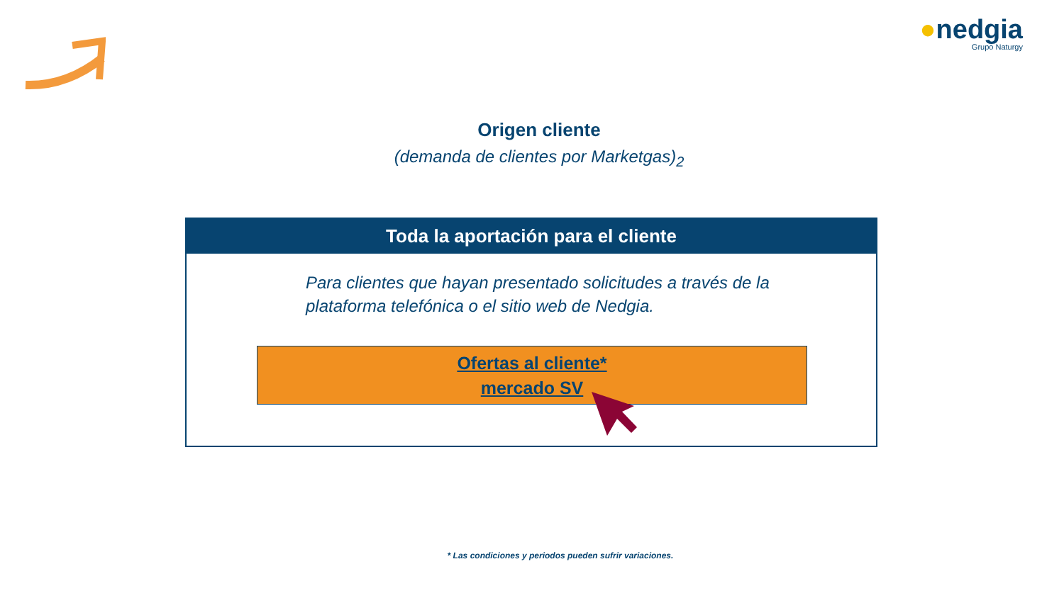●nedgia
Grupo Naturgy
Origen cliente
(demanda de clientes por Marketgas)<sub>2</sub>
Toda la aportación para el cliente
Para clientes que hayan presentado solicitudes a través de la
plataforma telefónica o el sitio web de Nedgia.
Ofertas al cliente*
mercado SV
* Las condiciones y periodos pueden sufrir variaciones.